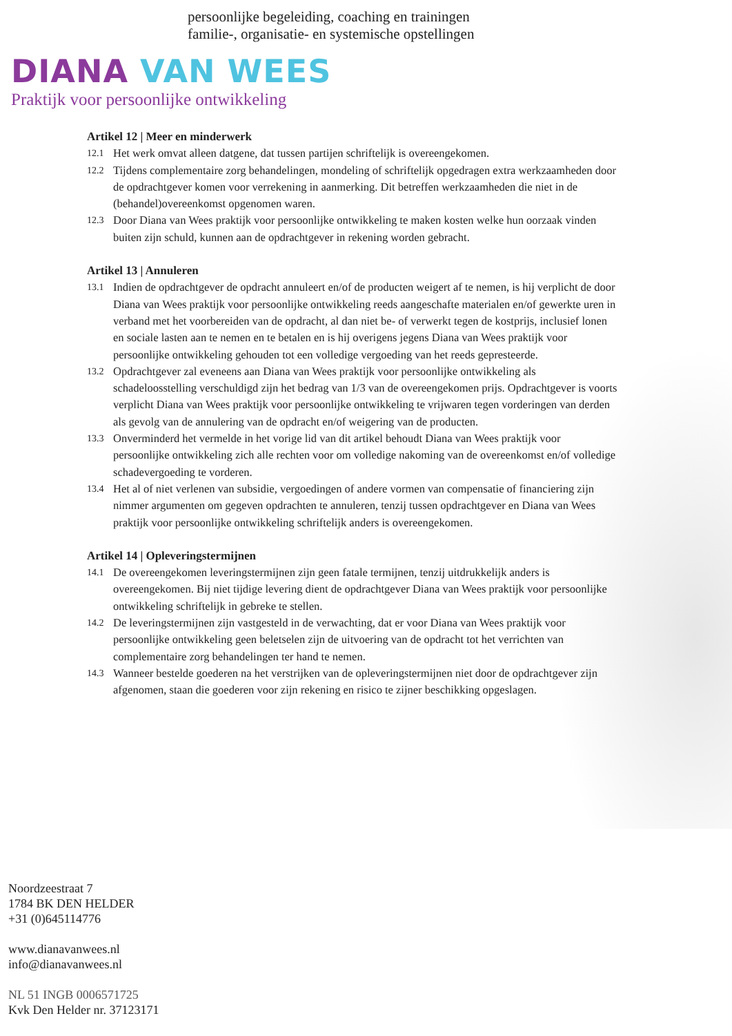persoonlijke begeleiding, coaching en trainingen
familie-, organisatie- en systemische opstellingen
DIANA VAN WEES
Praktijk voor persoonlijke ontwikkeling
Artikel 12 | Meer en minderwerk
12.1
Het werk omvat alleen datgene, dat tussen partijen schriftelijk is overeengekomen.
12.2
Tijdens complementaire zorg behandelingen, mondeling of schriftelijk opgedragen extra werkzaamheden door de opdrachtgever komen voor verrekening in aanmerking. Dit betreffen werkzaamheden die niet in de (behandel)overeenkomst opgenomen waren.
12.3
Door Diana van Wees praktijk voor persoonlijke ontwikkeling te maken kosten welke hun oorzaak vinden buiten zijn schuld, kunnen aan de opdrachtgever in rekening worden gebracht.
Artikel 13 | Annuleren
13.1
Indien de opdrachtgever de opdracht annuleert en/of de producten weigert af te nemen, is hij verplicht de door Diana van Wees praktijk voor persoonlijke ontwikkeling reeds aangeschafte materialen en/of gewerkte uren in verband met het voorbereiden van de opdracht, al dan niet be- of verwerkt tegen de kostprijs, inclusief lonen en sociale lasten aan te nemen en te betalen en is hij overigens jegens Diana van Wees praktijk voor persoonlijke ontwikkeling gehouden tot een volledige vergoeding van het reeds gepresteerde.
13.2
Opdrachtgever zal eveneens aan Diana van Wees praktijk voor persoonlijke ontwikkeling als schadeloosstelling verschuldigd zijn het bedrag van 1/3 van de overeengekomen prijs. Opdrachtgever is voorts verplicht Diana van Wees praktijk voor persoonlijke ontwikkeling te vrijwaren tegen vorderingen van derden als gevolg van de annulering van de opdracht en/of weigering van de producten.
13.3
Onverminderd het vermelde in het vorige lid van dit artikel behoudt Diana van Wees praktijk voor persoonlijke ontwikkeling zich alle rechten voor om volledige nakoming van de overeenkomst en/of volledige schadevergoeding te vorderen.
13.4
Het al of niet verlenen van subsidie, vergoedingen of andere vormen van compensatie of financiering zijn nimmer argumenten om gegeven opdrachten te annuleren, tenzij tussen opdrachtgever en Diana van Wees praktijk voor persoonlijke ontwikkeling schriftelijk anders is overeengekomen.
Artikel 14 | Opleveringstermijnen
14.1
De overeengekomen leveringstermijnen zijn geen fatale termijnen, tenzij uitdrukkelijk anders is overeengekomen. Bij niet tijdige levering dient de opdrachtgever Diana van Wees praktijk voor persoonlijke ontwikkeling schriftelijk in gebreke te stellen.
14.2
De leveringstermijnen zijn vastgesteld in de verwachting, dat er voor Diana van Wees praktijk voor persoonlijke ontwikkeling geen beletselen zijn de uitvoering van de opdracht tot het verrichten van complementaire zorg behandelingen ter hand te nemen.
14.3
Wanneer bestelde goederen na het verstrijken van de opleveringstermijnen niet door de opdrachtgever zijn afgenomen, staan die goederen voor zijn rekening en risico te zijner beschikking opgeslagen.
Noordzeestraat 7
1784 BK DEN HELDER
+31 (0)645114776
www.dianavanwees.nl
info@dianavanwees.nl
NL 51 INGB 0006571725
Kvk Den Helder nr. 37123171